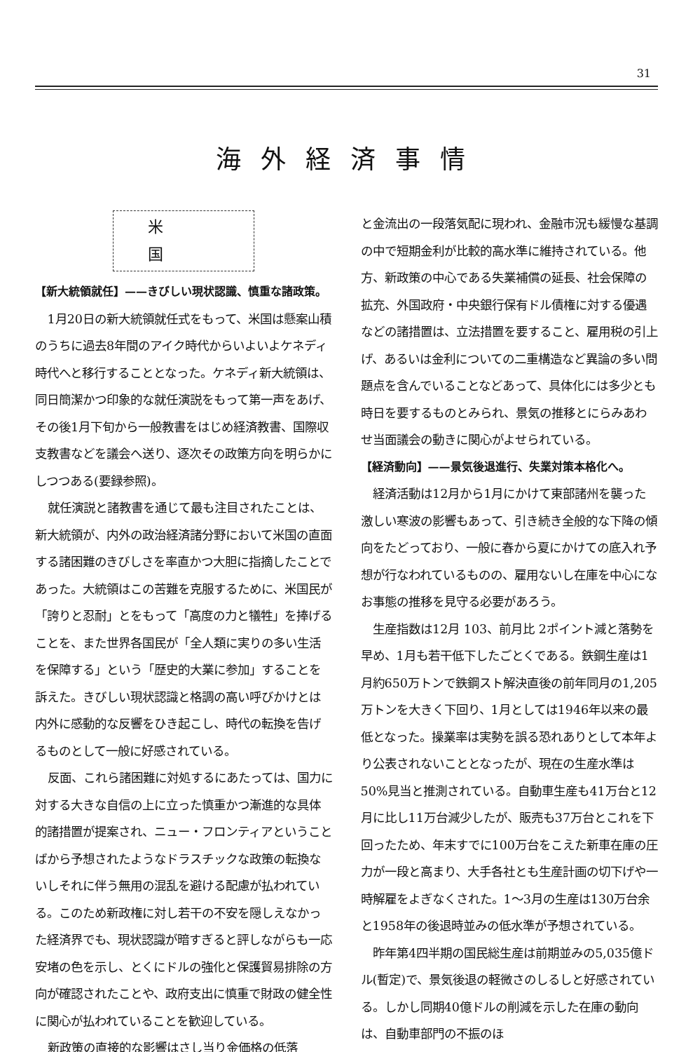31
海外経済事情
米国
【新大統領就任】——きびしい現状認識、慎重な諸政策。
1月20日の新大統領就任式をもって、米国は懸案山積のうちに過去8年間のアイク時代からいよいよケネディ時代へと移行することとなった。ケネディ新大統領は、同日簡潔かつ印象的な就任演説をもって第一声をあげ、その後1月下旬から一般教書をはじめ経済教書、国際収支教書などを議会へ送り、逐次その政策方向を明らかにしつつある(要録参照)。
就任演説と諸教書を通じて最も注目されたことは、新大統領が、内外の政治経済諸分野において米国の直面する諸困難のきびしさを率直かつ大胆に指摘したことであった。大統領はこの苦難を克服するために、米国民が「誇りと忍耐」とをもって「高度の力と犠牲」を捧げることを、また世界各国民が「全人類に実りの多い生活を保障する」という「歴史的大業に参加」することを訴えた。きびしい現状認識と格調の高い呼びかけとは内外に感動的な反響をひき起こし、時代の転換を告げるものとして一般に好感されている。
反面、これら諸困難に対処するにあたっては、国力に対する大きな自信の上に立った慎重かつ漸進的な具体的諸措置が提案され、ニュー・フロンティアということばから予想されたようなドラスチックな政策の転換ないしそれに伴う無用の混乱を避ける配慮が払われている。このため新政権に対し若干の不安を隠しえなかった経済界でも、現状認識が暗すぎると評しながらも一応安堵の色を示し、とくにドルの強化と保護貿易排除の方向が確認されたことや、政府支出に慎重で財政の健全性に関心が払われていることを歓迎している。
新政策の直接的な影響はさし当り金価格の低落
と金流出の一段落気配に現われ、金融市況も緩慢な基調の中で短期金利が比較的高水準に維持されている。他方、新政策の中心である失業補償の延長、社会保障の拡充、外国政府・中央銀行保有ドル債権に対する優遇などの諸措置は、立法措置を要すること、雇用税の引上げ、あるいは金利についての二重構造など異論の多い問題点を含んでいることなどあって、具体化には多少とも時日を要するものとみられ、景気の推移とにらみあわせ当面議会の動きに関心がよせられている。
【経済動向】——景気後退進行、失業対策本格化へ。
経済活動は12月から1月にかけて東部諸州を襲った激しい寒波の影響もあって、引き続き全般的な下降の傾向をたどっており、一般に春から夏にかけての底入れ予想が行なわれているものの、雇用ないし在庫を中心になお事態の推移を見守る必要があろう。
生産指数は12月 103、前月比 2ポイント減と落勢を早め、1月も若干低下したごとくである。鉄鋼生産は1月約650万トンで鉄鋼スト解決直後の前年同月の1,205万トンを大きく下回り、1月としては1946年以来の最低となった。操業率は実勢を誤る恐れありとして本年より公表されないこととなったが、現在の生産水準は50%見当と推測されている。自動車生産も41万台と12月に比し11万台減少したが、販売も37万台とこれを下回ったため、年末すでに100万台をこえた新車在庫の圧力が一段と高まり、大手各社とも生産計画の切下げや一時解雇をよぎなくされた。1〜3月の生産は130万台余と1958年の後退時並みの低水準が予想されている。
昨年第4四半期の国民総生産は前期並みの5,035億ドル(暫定)で、景気後退の軽微さのしるしと好感されている。しかし同期40億ドルの削減を示した在庫の動向は、自動車部門の不振のほ